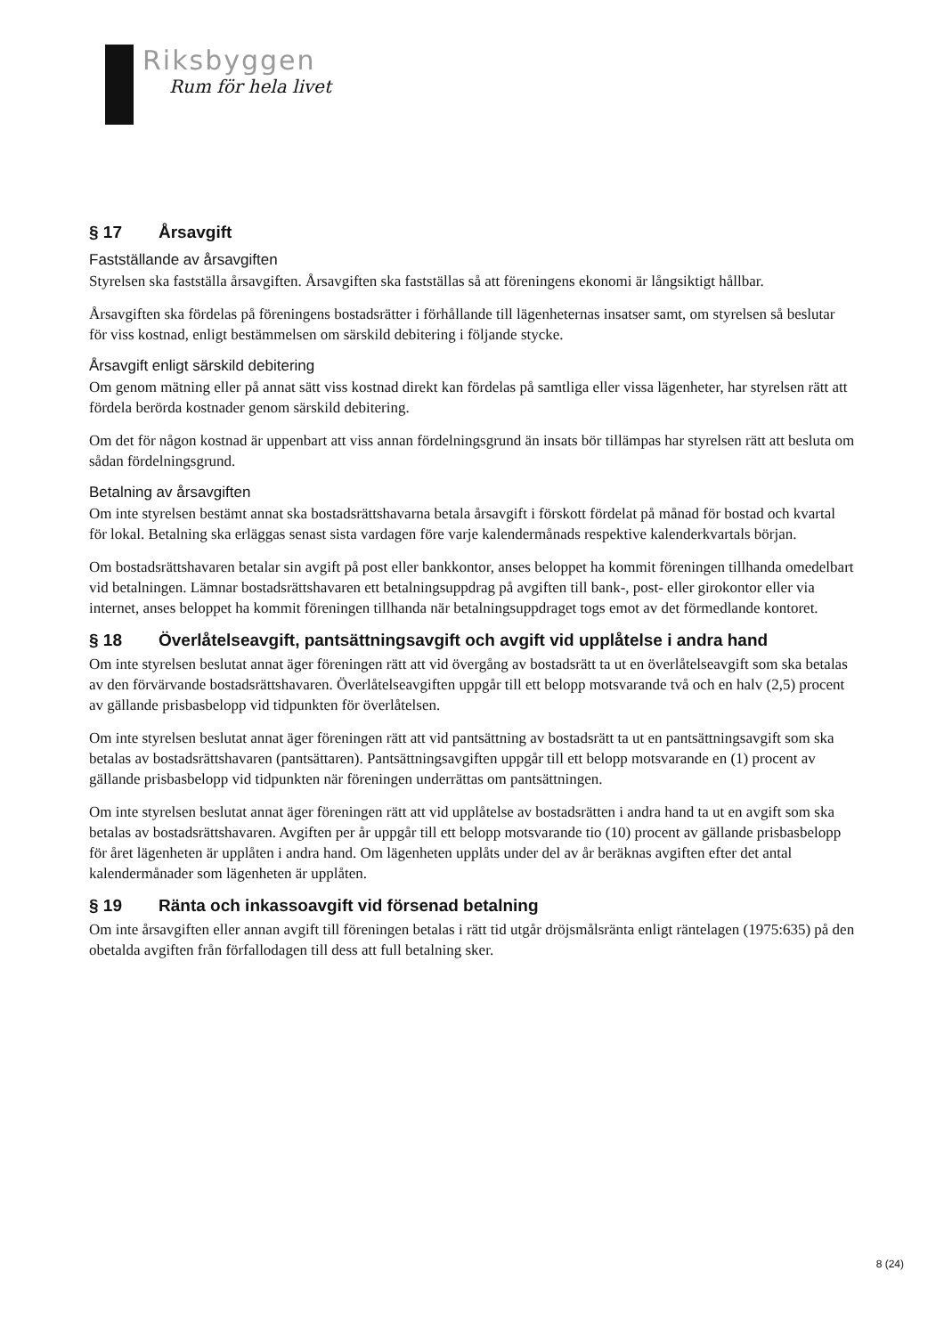Riksbyggen
Rum för hela livet
§ 17 Årsavgift
Fastställande av årsavgiften
Styrelsen ska fastställa årsavgiften. Årsavgiften ska fastställas så att föreningens ekonomi är långsiktigt hållbar.
Årsavgiften ska fördelas på föreningens bostadsrätter i förhållande till lägenheternas insatser samt, om styrelsen så beslutar för viss kostnad, enligt bestämmelsen om särskild debitering i följande stycke.
Årsavgift enligt särskild debitering
Om genom mätning eller på annat sätt viss kostnad direkt kan fördelas på samtliga eller vissa lägenheter, har styrelsen rätt att fördela berörda kostnader genom särskild debitering.
Om det för någon kostnad är uppenbart att viss annan fördelningsgrund än insats bör tillämpas har styrelsen rätt att besluta om sådan fördelningsgrund.
Betalning av årsavgiften
Om inte styrelsen bestämt annat ska bostadsrättshavarna betala årsavgift i förskott fördelat på månad för bostad och kvartal för lokal. Betalning ska erläggas senast sista vardagen före varje kalendermånads respektive kalenderkvartals början.
Om bostadsrättshavaren betalar sin avgift på post eller bankkontor, anses beloppet ha kommit föreningen tillhanda omedelbart vid betalningen. Lämnar bostadsrättshavaren ett betalningsuppdrag på avgiften till bank-, post- eller girokontor eller via internet, anses beloppet ha kommit föreningen tillhanda när betalningsuppdraget togs emot av det förmedlande kontoret.
§ 18 Överlåtelseavgift, pantsättningsavgift och avgift vid upplåtelse i andra hand
Om inte styrelsen beslutat annat äger föreningen rätt att vid övergång av bostadsrätt ta ut en överlåtelseavgift som ska betalas av den förvärvande bostadsrättshavaren. Överlåtelseavgiften uppgår till ett belopp motsvarande två och en halv (2,5) procent av gällande prisbasbelopp vid tidpunkten för överlåtelsen.
Om inte styrelsen beslutat annat äger föreningen rätt att vid pantsättning av bostadsrätt ta ut en pantsättningsavgift som ska betalas av bostadsrättshavaren (pantsättaren). Pantsättningsavgiften uppgår till ett belopp motsvarande en (1) procent av gällande prisbasbelopp vid tidpunkten när föreningen underrättas om pantsättningen.
Om inte styrelsen beslutat annat äger föreningen rätt att vid upplåtelse av bostadsrätten i andra hand ta ut en avgift som ska betalas av bostadsrättshavaren. Avgiften per år uppgår till ett belopp motsvarande tio (10) procent av gällande prisbasbelopp för året lägenheten är upplåten i andra hand. Om lägenheten upplåts under del av år beräknas avgiften efter det antal kalendermånader som lägenheten är upplåten.
§ 19 Ränta och inkassoavgift vid försenad betalning
Om inte årsavgiften eller annan avgift till föreningen betalas i rätt tid utgår dröjsmålsränta enligt räntelagen (1975:635) på den obetalda avgiften från förfallodagen till dess att full betalning sker.
8 (24)